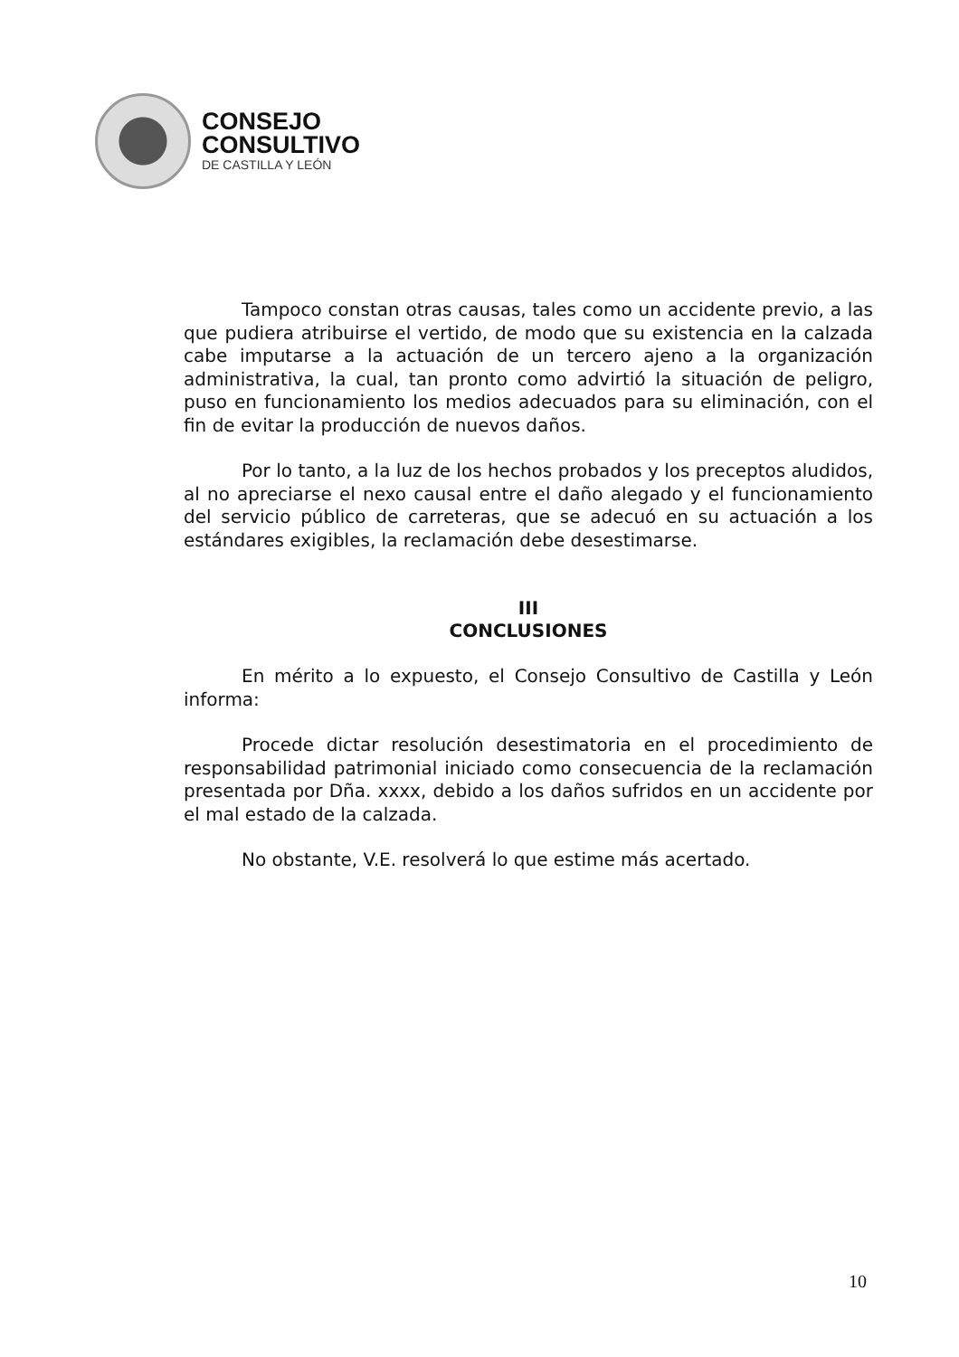CONSEJO
CONSULTIVO
DE CASTILLA Y LEÓN
Tampoco constan otras causas, tales como un accidente previo, a las que pudiera atribuirse el vertido, de modo que su existencia en la calzada cabe imputarse a la actuación de un tercero ajeno a la organización administrativa, la cual, tan pronto como advirtió la situación de peligro, puso en funcionamiento los medios adecuados para su eliminación, con el fin de evitar la producción de nuevos daños.
Por lo tanto, a la luz de los hechos probados y los preceptos aludidos, al no apreciarse el nexo causal entre el daño alegado y el funcionamiento del servicio público de carreteras, que se adecuó en su actuación a los estándares exigibles, la reclamación debe desestimarse.
III
CONCLUSIONES
En mérito a lo expuesto, el Consejo Consultivo de Castilla y León informa:
Procede dictar resolución desestimatoria en el procedimiento de responsabilidad patrimonial iniciado como consecuencia de la reclamación presentada por Dña. xxxx, debido a los daños sufridos en un accidente por el mal estado de la calzada.
No obstante, V.E. resolverá lo que estime más acertado.
10